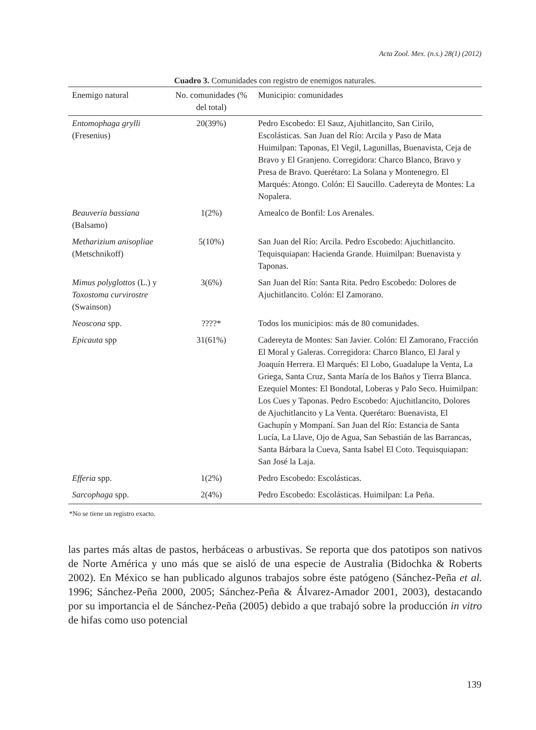Acta Zool. Mex. (n.s.) 28(1) (2012)
Cuadro 3. Comunidades con registro de enemigos naturales.
| Enemigo natural | No. comunidades (% del total) | Municipio: comunidades |
| --- | --- | --- |
| Entomophaga grylli (Fresenius) | 20(39%) | Pedro Escobedo: El Sauz, Ajuhitlancito, San Cirilo, Escolásticas. San Juan del Río: Arcila y Paso de Mata Huimilpan: Taponas, El Vegil, Lagunillas, Buenavista, Ceja de Bravo y El Granjeno. Corregidora: Charco Blanco, Bravo y Presa de Bravo. Querétaro: La Solana y Montenegro. El Marqués: Atongo. Colón: El Saucillo. Cadereyta de Montes: La Nopalera. |
| Beauveria bassiana (Balsamo) | 1(2%) | Amealco de Bonfil: Los Arenales. |
| Metharizium anisopliae (Metschnikoff) | 5(10%) | San Juan del Río: Arcila. Pedro Escobedo: Ajuchitlancito. Tequisquiapan: Hacienda Grande. Huimilpan: Buenavista y Taponas. |
| Mimus polyglottos (L.) y Toxostoma curvirostre (Swainson) | 3(6%) | San Juan del Río: Santa Rita. Pedro Escobedo: Dolores de Ajuchitlancito. Colón: El Zamorano. |
| Neoscona spp. | ????* | Todos los municipios: más de 80 comunidades. |
| Epicauta spp | 31(61%) | Cadereyta de Montes: San Javier. Colón: El Zamorano, Fracción El Moral y Galeras. Corregidora: Charco Blanco, El Jaral y Joaquín Herrera. El Marqués: El Lobo, Guadalupe la Venta, La Griega, Santa Cruz, Santa María de los Baños y Tierra Blanca. Ezequiel Montes: El Bondotal, Loberas y Palo Seco. Huimilpan: Los Cues y Taponas. Pedro Escobedo: Ajuchitlancito, Dolores de Ajuchitlancito y La Venta. Querétaro: Buenavista, El Gachupín y Mompaní. San Juan del Río: Estancia de Santa Lucía, La Llave, Ojo de Agua, San Sebastián de las Barrancas, Santa Bárbara la Cueva, Santa Isabel El Coto. Tequisquiapan: San José la Laja. |
| Efferia spp. | 1(2%) | Pedro Escobedo: Escolásticas. |
| Sarcophaga spp. | 2(4%) | Pedro Escobedo: Escolásticas. Huimilpan: La Peña. |
*No se tiene un registro exacto.
las partes más altas de pastos, herbáceas o arbustivas. Se reporta que dos patotipos son nativos de Norte América y uno más que se aisló de una especie de Australia (Bidochka & Roberts 2002). En México se han publicado algunos trabajos sobre éste patógeno (Sánchez-Peña et al. 1996; Sánchez-Peña 2000, 2005; Sánchez-Peña & Álvarez-Amador 2001, 2003), destacando por su importancia el de Sánchez-Peña (2005) debido a que trabajó sobre la producción in vitro de hifas como uso potencial
139